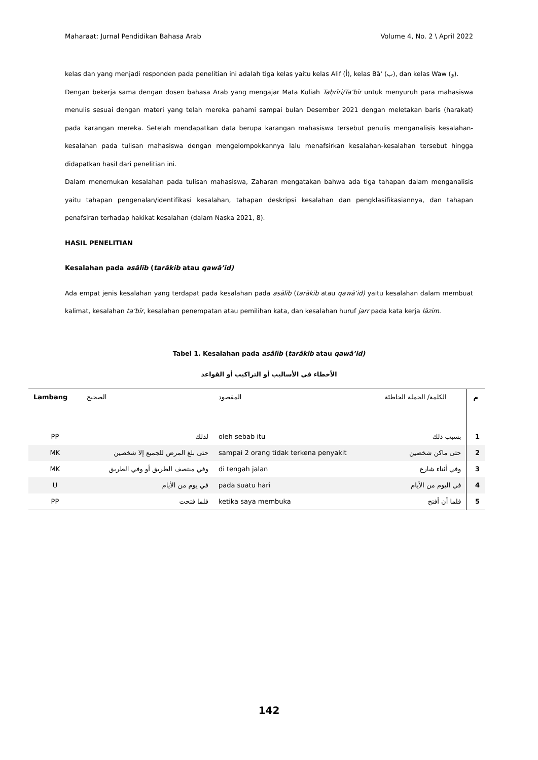Maharaat: Jurnal Pendidikan Bahasa Arab Volume 4, No. 2 \ April 2022
kelas dan yang menjadi responden pada penelitian ini adalah tiga kelas yaitu kelas Alif (أ), kelas Bā‛ (ب), dan kelas Waw (و).
Dengan bekerja sama dengan dosen bahasa Arab yang mengajar Mata Kuliah Taḥrīri/Ta’bīr untuk menyuruh para mahasiswa menulis sesuai dengan materi yang telah mereka pahami sampai bulan Desember 2021 dengan meletakan baris (harakat) pada karangan mereka. Setelah mendapatkan data berupa karangan mahasiswa tersebut penulis menganalisis kesalahan-kesalahan pada tulisan mahasiswa dengan mengelompokkannya lalu menafsirkan kesalahan-kesalahan tersebut hingga didapatkan hasil dari penelitian ini.
Dalam menemukan kesalahan pada tulisan mahasiswa, Zaharan mengatakan bahwa ada tiga tahapan dalam menganalisis yaitu tahapan pengenalan/identifikasi kesalahan, tahapan deskripsi kesalahan dan pengklasifikasiannya, dan tahapan penafsiran terhadap hakikat kesalahan (dalam Naska 2021, 8).
HASIL PENELITIAN
Kesalahan pada asālīb (tarākib atau qawā’id)
Ada empat jenis kesalahan yang terdapat pada kesalahan pada asālīb (tarākib atau qawā’id) yaitu kesalahan dalam membuat kalimat, kesalahan ta’bīr, kesalahan penempatan atau pemilihan kata, dan kesalahan huruf jarr pada kata kerja lāzim.
Tabel 1. Kesalahan pada asālīb (tarākib atau qawā’id)
الأخطاء في الأساليب أو التراكيب أو القواعد
| Lambang | الصحيح | المقصود | الكلمة/ الجملة الخاطئة | م |
| --- | --- | --- | --- | --- |
| PP | لذلك | oleh sebab itu | بسبب ذلك | 1 |
| MK | حتى بلغ المرض للجميع إلا شخصين | sampai 2 orang tidak terkena penyakit | حتى ماكن شخصين | 2 |
| MK | وفي منتصف الطريق أو وفي الطريق | di tengah jalan | وفي أثناء شارع | 3 |
| U | في يوم من الأيام | pada suatu hari | في اليوم من الأيام | 4 |
| PP | فلما فتحت | ketika saya membuka | فلما أن أفتح | 5 |
142